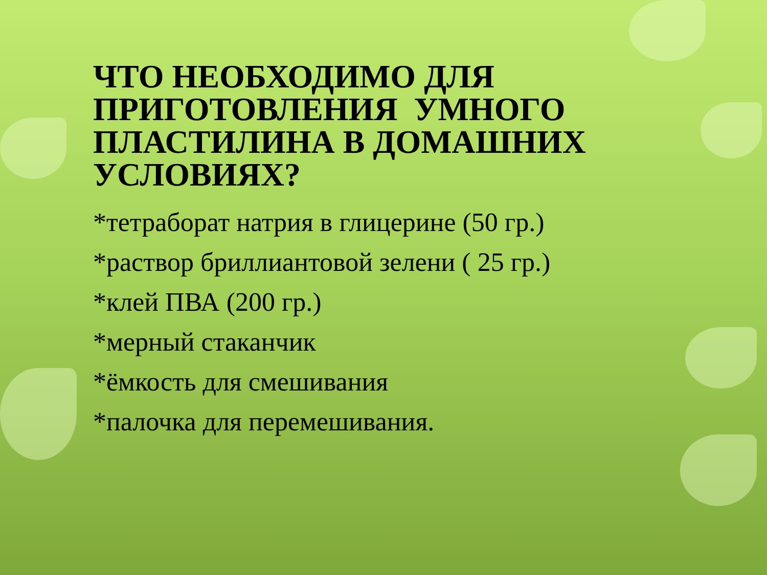ЧТО НЕОБХОДИМО ДЛЯ ПРИГОТОВЛЕНИЯ УМНОГО ПЛАСТИЛИНА В ДОМАШНИХ УСЛОВИЯХ?
*тетраборат натрия в глицерине (50 гр.)
*раствор бриллиантовой зелени ( 25 гр.)
*клей ПВА (200 гр.)
*мерный стаканчик
*ёмкость для смешивания
*палочка для перемешивания.